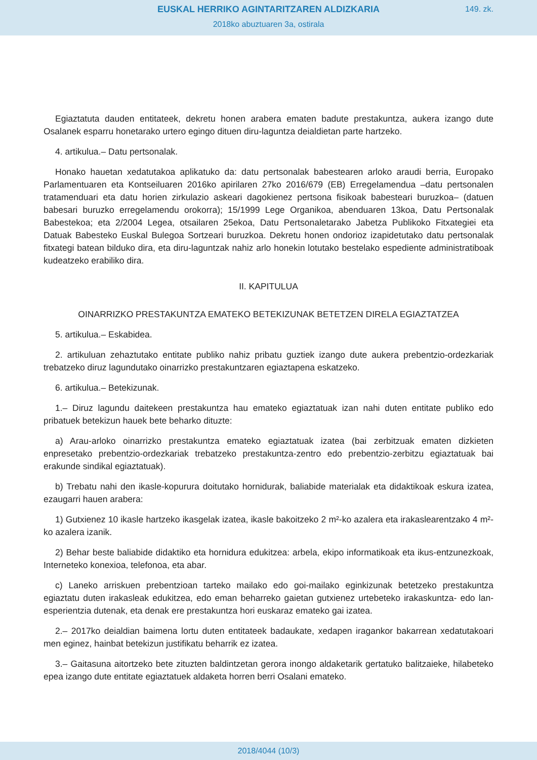EUSKAL HERRIKO AGINTARITZAREN ALDIZKARIA
149. zk.
2018ko abuztuaren 3a, ostirala
Egiaztatuta dauden entitateek, dekretu honen arabera ematen badute prestakuntza, aukera izango dute Osalanek esparru honetarako urtero egingo dituen diru-laguntza deialdietan parte hartzeko.
4. artikulua.– Datu pertsonalak.
Honako hauetan xedatutakoa aplikatuko da: datu pertsonalak babestearen arloko araudi berria, Europako Parlamentuaren eta Kontseiluaren 2016ko apirilaren 27ko 2016/679 (EB) Erregelamendua –datu pertsonalen tratamenduari eta datu horien zirkulazio askeari dagokienez pertsona fisikoak babesteari buruzkoa– (datuen babesari buruzko erregelamendu orokorra); 15/1999 Lege Organikoa, abenduaren 13koa, Datu Pertsonalak Babestekoa; eta 2/2004 Legea, otsailaren 25ekoa, Datu Pertsonaletarako Jabetza Publikoko Fitxategiei eta Datuak Babesteko Euskal Bulegoa Sortzeari buruzkoa. Dekretu honen ondorioz izapidetutako datu pertsonalak fitxategi batean bilduko dira, eta diru-laguntzak nahiz arlo honekin lotutako bestelako espediente administratiboak kudeatzeko erabiliko dira.
II. KAPITULUA
OINARRIZKO PRESTAKUNTZA EMATEKO BETEKIZUNAK BETETZEN DIRELA EGIAZTATZEA
5. artikulua.– Eskabidea.
2. artikuluan zehaztutako entitate publiko nahiz pribatu guztiek izango dute aukera prebentzio-ordezkariak trebatzeko diruz lagundutako oinarrizko prestakuntzaren egiaztapena eskatzeko.
6. artikulua.– Betekizunak.
1.– Diruz lagundu daitekeen prestakuntza hau emateko egiaztatuak izan nahi duten entitate publiko edo pribatuek betekizun hauek bete beharko dituzte:
a) Arau-arloko oinarrizko prestakuntza emateko egiaztatuak izatea (bai zerbitzuak ematen dizkieten enpresetako prebentzio-ordezkariak trebatzeko prestakuntza-zentro edo prebentzio-zerbitzu egiaztatuak bai erakunde sindikal egiaztatuak).
b) Trebatu nahi den ikasle-kopurura doitutako hornidurak, baliabide materialak eta didaktikoak eskura izatea, ezaugarri hauen arabera:
1) Gutxienez 10 ikasle hartzeko ikasgelak izatea, ikasle bakoitzeko 2 m²-ko azalera eta irakaslearentzako 4 m²-ko azalera izanik.
2) Behar beste baliabide didaktiko eta hornidura edukitzea: arbela, ekipo informatikoak eta ikus-entzunezkoak, Interneteko konexioa, telefonoa, eta abar.
c) Laneko arriskuen prebentzioan tarteko mailako edo goi-mailako eginkizunak betetzeko prestakuntza egiaztatu duten irakasleak edukitzea, edo eman beharreko gaietan gutxienez urtebeteko irakaskuntza- edo lan-esperientzia dutenak, eta denak ere prestakuntza hori euskaraz emateko gai izatea.
2.– 2017ko deialdian baimena lortu duten entitateek badaukate, xedapen iragankor bakarrean xedatutakoari men eginez, hainbat betekizun justifikatu beharrik ez izatea.
3.– Gaitasuna aitortzeko bete zituzten baldintzetan gerora inongo aldaketarik gertatuko balitzaieke, hilabeteko epea izango dute entitate egiaztatuek aldaketa horren berri Osalani emateko.
2018/4044 (10/3)